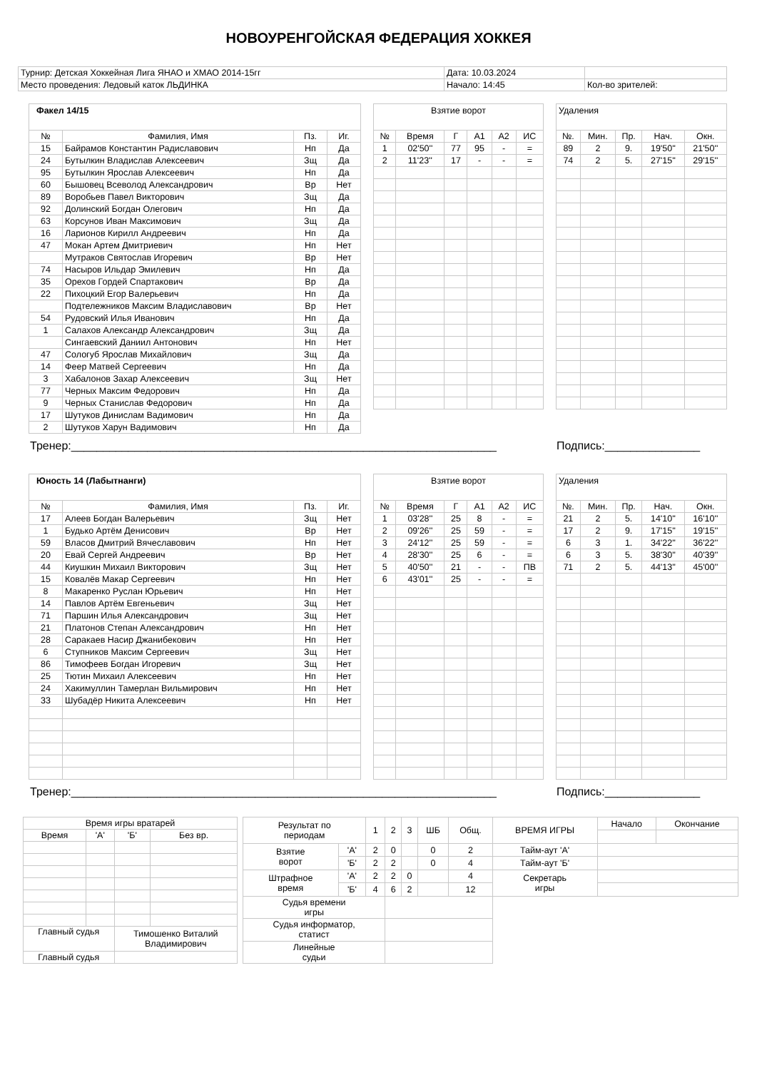НОВОУРЕНГОЙСКАЯ ФЕДЕРАЦИЯ ХОККЕЯ
| Турнир: Детская Хоккейная Лига ЯНАО и ХМАО 2014-15гг | Дата: 10.03.2024 | |
| Место проведения: Ледовый каток ЛЬДИНКА | Начало: 14:45 | Кол-во зрителей: |
| Факел 14/15 | | | |
| № | Фамилия, Имя | Пз. | Иг. |
| 15 | Байрамов Константин Радиславович | Нп | Да |
| 24 | Бутылкин Владислав Алексеевич | Зщ | Да |
| 95 | Бутылкин Ярослав Алексеевич | Нп | Да |
| 60 | Бышовец Всеволод Александрович | Вр | Нет |
| 89 | Воробьев Павел Викторович | Зщ | Да |
| 92 | Долинский Богдан Олегович | Нп | Да |
| 63 | Корсунов Иван Максимович | Зщ | Да |
| 16 | Ларионов Кирилл Андреевич | Нп | Да |
| 47 | Мокан Артем Дмитриевич | Нп | Нет |
| | Мутраков Святослав Игоревич | Вр | Нет |
| 74 | Насыров Ильдар Эмилевич | Нп | Да |
| 35 | Орехов Гордей Спартакович | Вр | Да |
| 22 | Пихоцкий Егор Валерьевич | Нп | Да |
| | Подтележников Максим Владиславович | Вр | Нет |
| 54 | Рудовский Илья Иванович | Нп | Да |
| 1 | Салахов Александр Александрович | Зщ | Да |
| | Сингаевский Даниил Антонович | Нп | Нет |
| 47 | Сологуб Ярослав Михайлович | Зщ | Да |
| 14 | Феер Матвей Сергеевич | Нп | Да |
| 3 | Хабалонов Захар Алексеевич | Зщ | Нет |
| 77 | Черных Максим Федорович | Нп | Да |
| 9 | Черных Станислав Федорович | Нп | Да |
| 17 | Шутуков Динислам Вадимович | Нп | Да |
| 2 | Шутуков Харун Вадимович | Нп | Да |
| Взятие ворот | | | | | |
| № | Время | Г | А1 | А2 | ИС |
| 1 | 02'50'' | 77 | 95 | - | = |
| 2 | 11'23'' | 17 | - | - | = |
| Удаления | | | | |
| №. | Мин. | Пр. | Нач. | Окн. |
| 89 | 2 | 9. | 19'50'' | 21'50'' |
| 74 | 2 | 5. | 27'15'' | 29'15'' |
Тренер:___________________________________________________________________ Подпись:_______________
| Юность 14 (Лабытнанги) | | | |
| № | Фамилия, Имя | Пз. | Иг. |
| 17 | Алеев Богдан Валерьевич | Зщ | Нет |
| 1 | Будько Артём Денисович | Вр | Нет |
| 59 | Власов Дмитрий Вячеславович | Нп | Нет |
| 20 | Евай Сергей Андреевич | Вр | Нет |
| 44 | Киушкин Михаил Викторович | Зщ | Нет |
| 15 | Ковалёв Макар Сергеевич | Нп | Нет |
| 8 | Макаренко Руслан Юрьевич | Нп | Нет |
| 14 | Павлов Артём Евгеньевич | Зщ | Нет |
| 71 | Паршин Илья Александрович | Зщ | Нет |
| 21 | Платонов Степан Александрович | Нп | Нет |
| 28 | Саракаев Насир Джанибекович | Нп | Нет |
| 6 | Ступников Максим Сергеевич | Зщ | Нет |
| 86 | Тимофеев Богдан Игоревич | Зщ | Нет |
| 25 | Тютин Михаил Алексеевич | Нп | Нет |
| 24 | Хакимуллин Тамерлан Вильмирович | Нп | Нет |
| 33 | Шубадёр Никита Алексеевич | Нп | Нет |
| Взятие ворот | | | | | |
| № | Время | Г | А1 | А2 | ИС |
| 1 | 03'28'' | 25 | 8 | - | = |
| 2 | 09'26'' | 25 | 59 | - | = |
| 3 | 24'12'' | 25 | 59 | - | = |
| 4 | 28'30'' | 25 | 6 | - | = |
| 5 | 40'50'' | 21 | - | - | ПВ |
| 6 | 43'01'' | 25 | - | - | = |
| Удаления | | | | |
| №. | Мин. | Пр. | Нач. | Окн. |
| 21 | 2 | 5. | 14'10'' | 16'10'' |
| 17 | 2 | 9. | 17'15'' | 19'15'' |
| 6 | 3 | 1. | 34'22'' | 36'22'' |
| 6 | 3 | 5. | 38'30'' | 40'39'' |
| 71 | 2 | 5. | 44'13'' | 45'00'' |
Тренер:___________________________________________________________________ Подпись:_______________
| Время игры вратарей | | | |
| Время | 'А' | 'Б' | Без вр. |
| Главный судья | | Тимошенко Виталий Владимирович | |
| Главный судья | | | |
| Результат по периодам | | 1 | 2 | 3 | ШБ | Общ. | ВРЕМЯ ИГРЫ | Начало | Окончание |
| Взятие ворот | 'А' | 2 | 0 | | 0 | 2 | Тайм-аут 'А' | | |
| | 'Б' | 2 | 2 | | 0 | 4 | Тайм-аут 'Б' | | |
| Штрафное время | 'А' | 2 | 2 | 0 | | 4 | Секретарь игры | | |
| | 'Б' | 4 | 6 | 2 | | 12 | | | |
| Судья времени игры | | | | | | | | | |
| Судья информатор, статист | | | | | | | | | |
| Линейные судьи | | | | | | | | | |